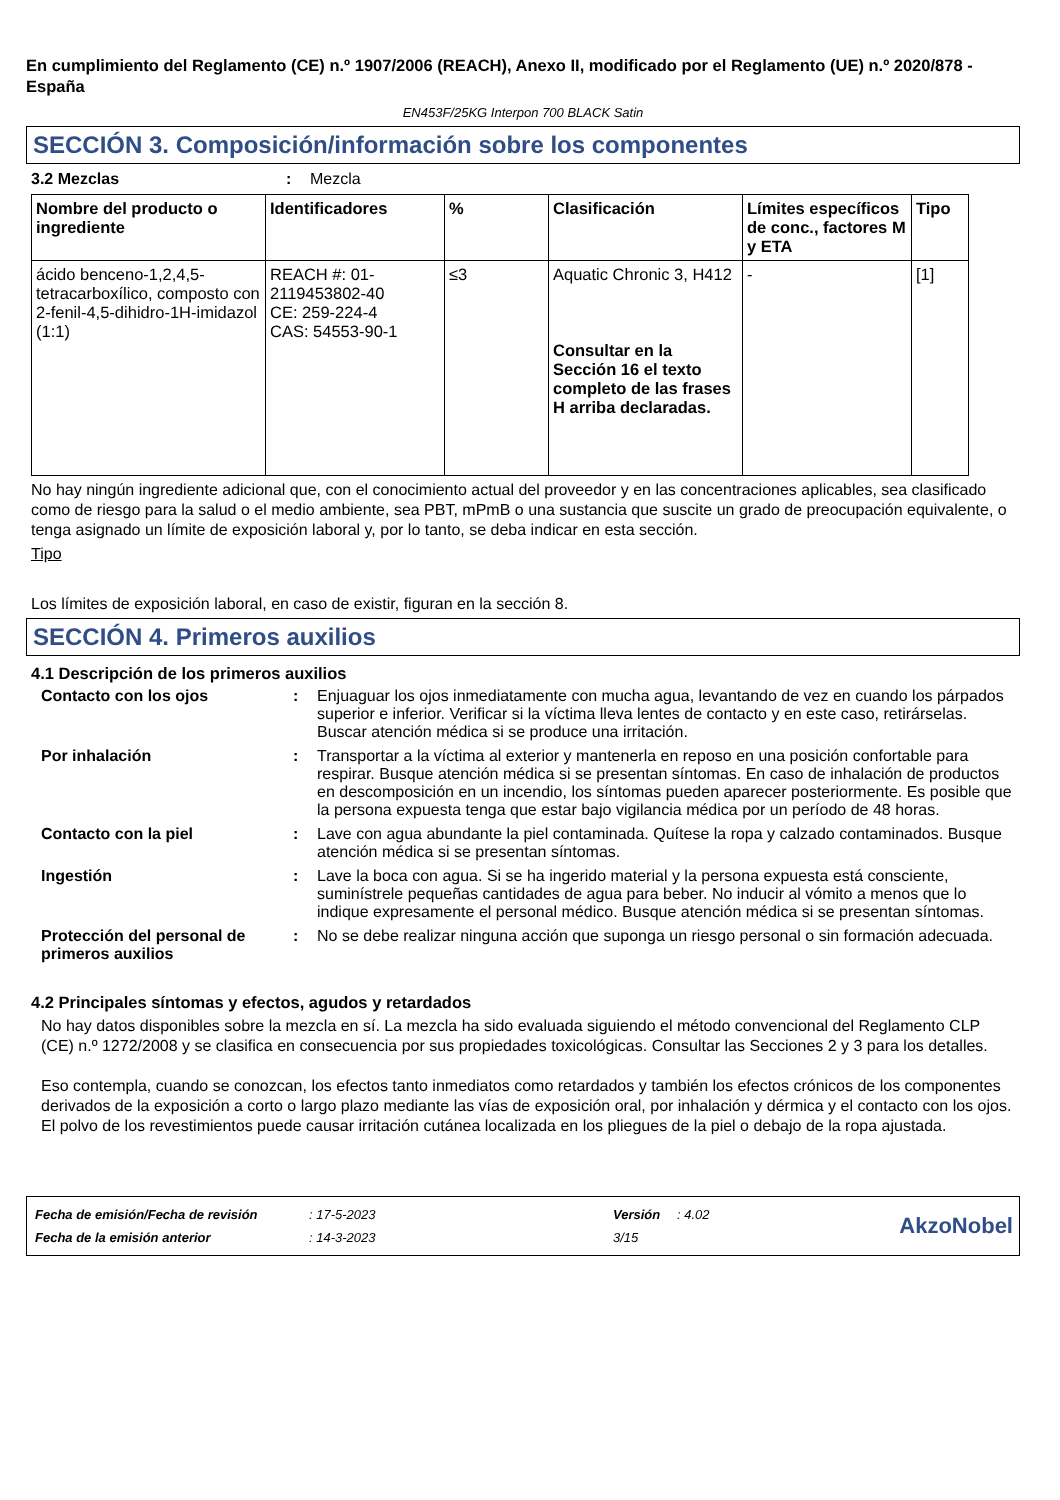En cumplimiento del Reglamento (CE) n.º 1907/2006 (REACH), Anexo II, modificado por el Reglamento (UE) n.º 2020/878 - España
EN453F/25KG Interpon 700 BLACK Satin
SECCIÓN 3. Composición/información sobre los componentes
3.2 Mezclas : Mezcla
| Nombre del producto o ingrediente | Identificadores | % | Clasificación | Límites específicos de conc., factores M y ETA | Tipo |
| --- | --- | --- | --- | --- | --- |
| ácido benceno-1,2,4,5-tetracarboxílico, composto con 2-fenil-4,5-dihidro-1H-imidazol (1:1) | REACH #: 01-2119453802-40 CE: 259-224-4 CAS: 54553-90-1 | ≤3 | Aquatic Chronic 3, H412 Consultar en la Sección 16 el texto completo de las frases H arriba declaradas. | - | [1] |
No hay ningún ingrediente adicional que, con el conocimiento actual del proveedor y en las concentraciones aplicables, sea clasificado como de riesgo para la salud o el medio ambiente, sea PBT, mPmB o una sustancia que suscite un grado de preocupación equivalente, o tenga asignado un límite de exposición laboral y, por lo tanto, se deba indicar en esta sección.
Tipo
Los límites de exposición laboral, en caso de existir, figuran en la sección 8.
SECCIÓN 4. Primeros auxilios
4.1 Descripción de los primeros auxilios
Contacto con los ojos : Enjuaguar los ojos inmediatamente con mucha agua, levantando de vez en cuando los párpados superior e inferior. Verificar si la víctima lleva lentes de contacto y en este caso, retirárselas. Buscar atención médica si se produce una irritación.
Por inhalación : Transportar a la víctima al exterior y mantenerla en reposo en una posición confortable para respirar. Busque atención médica si se presentan síntomas. En caso de inhalación de productos en descomposición en un incendio, los síntomas pueden aparecer posteriormente. Es posible que la persona expuesta tenga que estar bajo vigilancia médica por un período de 48 horas.
Contacto con la piel : Lave con agua abundante la piel contaminada. Quítese la ropa y calzado contaminados. Busque atención médica si se presentan síntomas.
Ingestión : Lave la boca con agua. Si se ha ingerido material y la persona expuesta está consciente, suminístrele pequeñas cantidades de agua para beber. No inducir al vómito a menos que lo indique expresamente el personal médico. Busque atención médica si se presentan síntomas.
Protección del personal de primeros auxilios
: No se debe realizar ninguna acción que suponga un riesgo personal o sin formación adecuada.
4.2 Principales síntomas y efectos, agudos y retardados
No hay datos disponibles sobre la mezcla en sí. La mezcla ha sido evaluada siguiendo el método convencional del Reglamento CLP (CE) n.º 1272/2008 y se clasifica en consecuencia por sus propiedades toxicológicas. Consultar las Secciones 2 y 3 para los detalles.
Eso contempla, cuando se conozcan, los efectos tanto inmediatos como retardados y también los efectos crónicos de los componentes derivados de la exposición a corto o largo plazo mediante las vías de exposición oral, por inhalación y dérmica y el contacto con los ojos.
El polvo de los revestimientos puede causar irritación cutánea localizada en los pliegues de la piel o debajo de la ropa ajustada.
| Fecha de emisión/Fecha de revisión | : 17-5-2023 | Versión | : 4.02 |
| Fecha de la emisión anterior | : 14-3-2023 | 3/15 | |
AkzoNobel